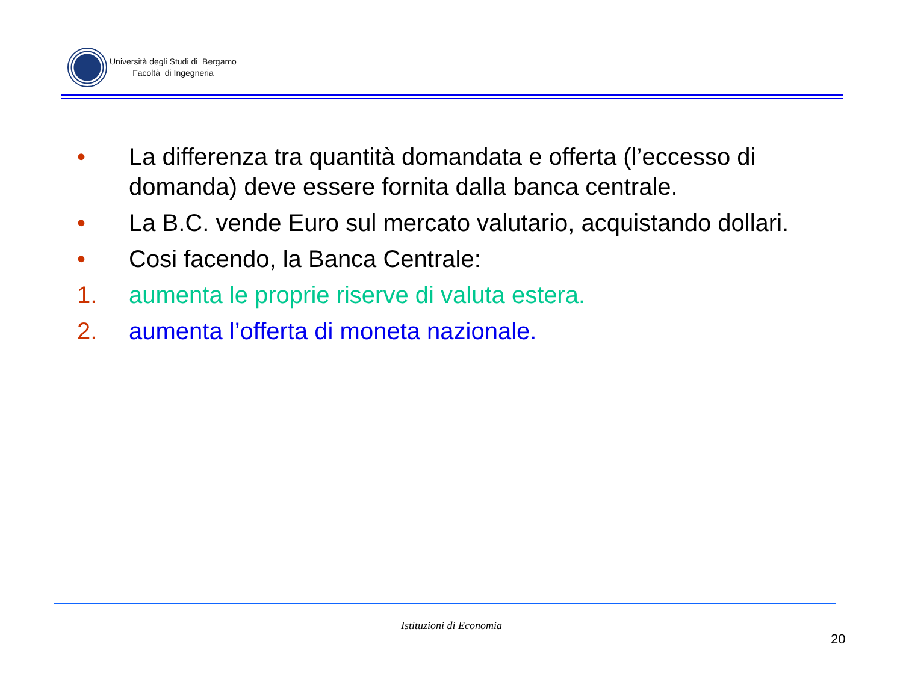Università degli Studi di Bergamo
Facoltà di Ingegneria
• La differenza tra quantità domandata e offerta (l’eccesso di domanda) deve essere fornita dalla banca centrale.
• La B.C. vende Euro sul mercato valutario, acquistando dollari.
• Cosi facendo, la Banca Centrale:
1. aumenta le proprie riserve di valuta estera.
2. aumenta l’offerta di moneta nazionale.
Istituzioni di Economia
20